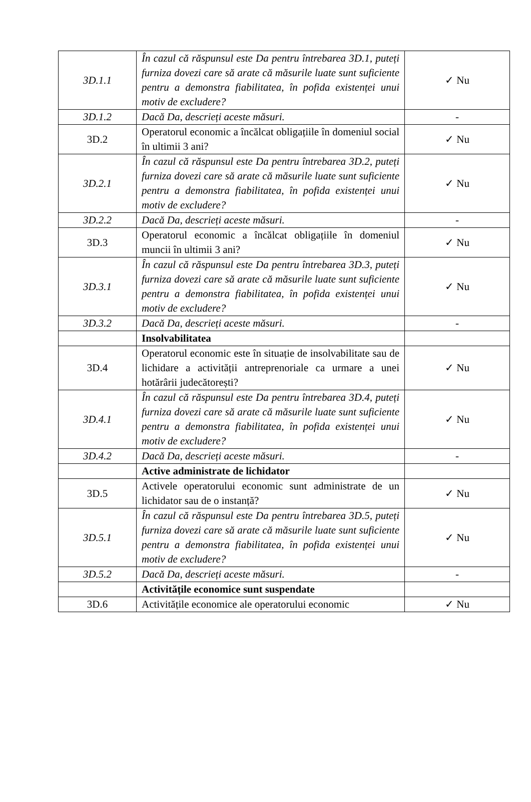| 3D.1.1 | În cazul că răspunsul este Da pentru întrebarea 3D.1, puteți furniza dovezi care să arate că măsurile luate sunt suficiente pentru a demonstra fiabilitatea, în pofida existenței unui motiv de excludere? | ✓ Nu |
| 3D.1.2 | Dacă Da, descrieți aceste măsuri. | - |
| 3D.2 | Operatorul economic a încălcat obligațiile în domeniul social în ultimii 3 ani? | ✓ Nu |
| 3D.2.1 | În cazul că răspunsul este Da pentru întrebarea 3D.2, puteți furniza dovezi care să arate că măsurile luate sunt suficiente pentru a demonstra fiabilitatea, în pofida existenței unui motiv de excludere? | ✓ Nu |
| 3D.2.2 | Dacă Da, descrieți aceste măsuri. | - |
| 3D.3 | Operatorul economic a încălcat obligațiile în domeniul muncii în ultimii 3 ani? | ✓ Nu |
| 3D.3.1 | În cazul că răspunsul este Da pentru întrebarea 3D.3, puteți furniza dovezi care să arate că măsurile luate sunt suficiente pentru a demonstra fiabilitatea, în pofida existenței unui motiv de excludere? | ✓ Nu |
| 3D.3.2 | Dacă Da, descrieți aceste măsuri. | - |
| | Insolvabilitatea | |
| 3D.4 | Operatorul economic este în situație de insolvabilitate sau de lichidare a activității antreprenoriale ca urmare a unei hotărârii judecătorești? | ✓ Nu |
| 3D.4.1 | În cazul că răspunsul este Da pentru întrebarea 3D.4, puteți furniza dovezi care să arate că măsurile luate sunt suficiente pentru a demonstra fiabilitatea, în pofida existenței unui motiv de excludere? | ✓ Nu |
| 3D.4.2 | Dacă Da, descrieți aceste măsuri. | - |
| | Active administrate de lichidator | |
| 3D.5 | Activele operatorului economic sunt administrate de un lichidator sau de o instanță? | ✓ Nu |
| 3D.5.1 | În cazul că răspunsul este Da pentru întrebarea 3D.5, puteți furniza dovezi care să arate că măsurile luate sunt suficiente pentru a demonstra fiabilitatea, în pofida existenței unui motiv de excludere? | ✓ Nu |
| 3D.5.2 | Dacă Da, descrieți aceste măsuri. | - |
| | Activitățile economice sunt suspendate | |
| 3D.6 | Activitățile economice ale operatorului economic | ✓ Nu |